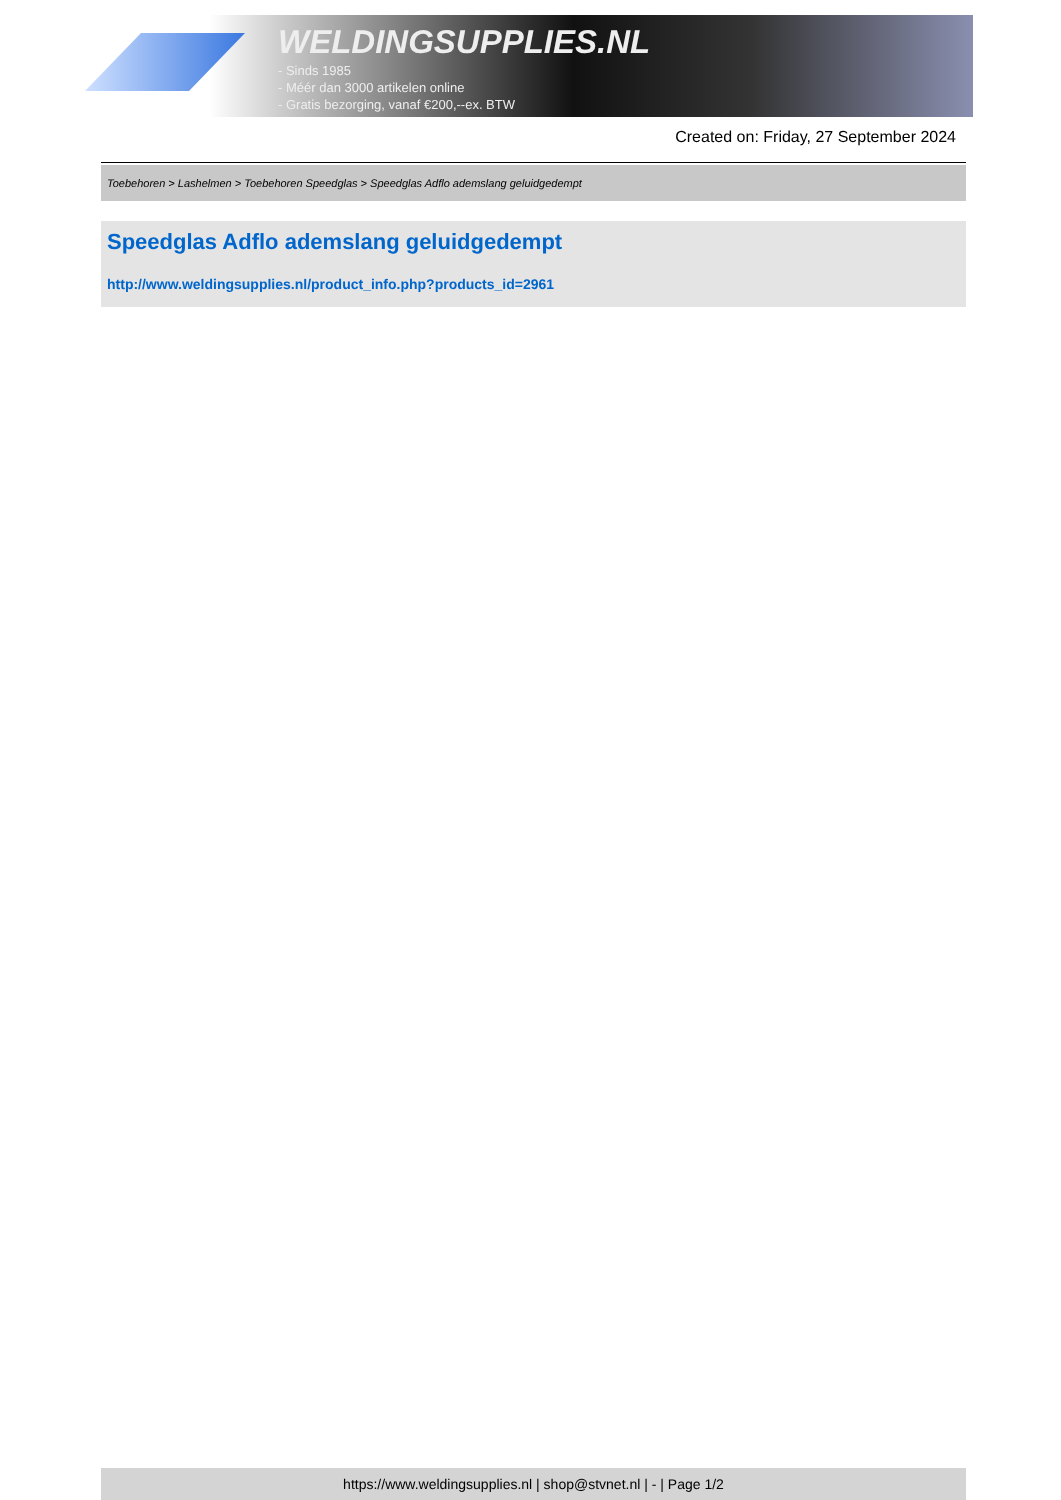WELDINGSUPPLIES.NL
- Sinds 1985
- Méér dan 3000 artikelen online
- Gratis bezorging, vanaf €200,--ex. BTW
Created on: Friday, 27 September 2024
Toebehoren > Lashelmen > Toebehoren Speedglas > Speedglas Adflo ademslang geluidgedempt
Speedglas Adflo ademslang geluidgedempt
http://www.weldingsupplies.nl/product_info.php?products_id=2961
https://www.weldingsupplies.nl | shop@stvnet.nl | - | Page 1/2